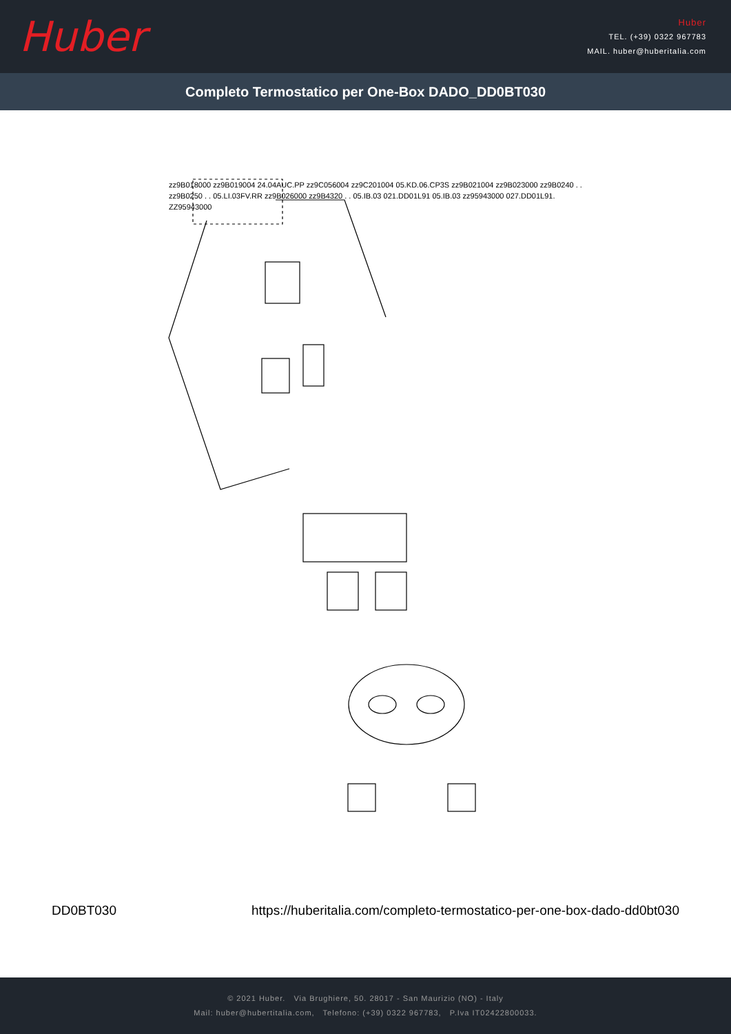Huber
Huber
TEL. (+39) 0322 967783
MAIL. huber@huberitalia.com
Completo Termostatico per One-Box DADO_DD0BT030
zz9B018000 zz9B019004 24.04AUC.PP zz9C056004 zz9C201004 05.KD.06.CP3S zz9B021004 zz9B023000 zz9B0240 . . zz9B0250 . . 05.LI.03FV.RR zz9B026000 zz9B4320 . . 05.IB.03 021.DD01L91 05.IB.03 zz95943000 027.DD01L91. ZZ95943000
DD0BT030 https://huberitalia.com/completo-termostatico-per-one-box-dado-dd0bt030
© 2021 Huber. Via Brughiere, 50. 28017 - San Maurizio (NO) - Italy
Mail: huber@hubertitalia.com, Telefono: (+39) 0322 967783, P.Iva IT02422800033.